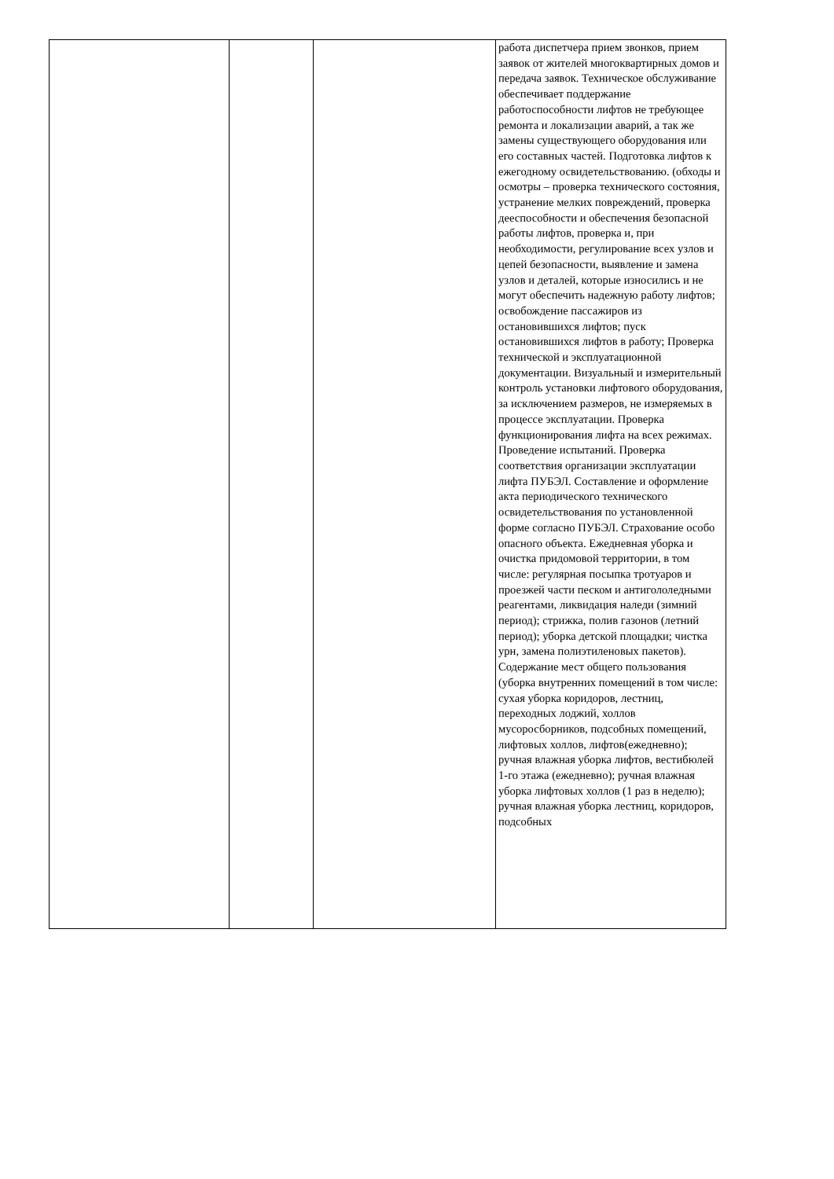| | | | работа диспетчера прием звонков, прием заявок от жителей многоквартирных домов и передача заявок. Техническое обслуживание обеспечивает поддержание работоспособности лифтов не требующее ремонта и локализации аварий, а так же замены существующего оборудования или его составных частей. Подготовка лифтов к ежегодному освидетельствованию. (обходы и осмотры – проверка технического состояния, устранение мелких повреждений, проверка дееспособности и обеспечения безопасной работы лифтов, проверка и, при необходимости, регулирование всех узлов и цепей безопасности, выявление и замена узлов и деталей, которые износились и не могут обеспечить надежную работу лифтов; освобождение пассажиров из остановившихся лифтов; пуск остановившихся лифтов в работу; Проверка технической и эксплуатационной документации. Визуальный и измерительный контроль установки лифтового оборудования, за исключением размеров, не измеряемых в процессе эксплуатации. Проверка функционирования лифта на всех режимах. Проведение испытаний. Проверка соответствия организации эксплуатации лифта ПУБЭЛ. Составление и оформление акта периодического технического освидетельствования по установленной форме согласно ПУБЭЛ. Страхование особо опасного объекта. Ежедневная уборка и очистка придомовой территории, в том числе: регулярная посыпка тротуаров и проезжей части песком и антигололедными реагентами, ликвидация наледи (зимний период); стрижка, полив газонов (летний период); уборка детской площадки; чистка урн, замена полиэтиленовых пакетов). Содержание мест общего пользования (уборка внутренних помещений в том числе: сухая уборка коридоров, лестниц, переходных лоджий, холлов мусоросборников, подсобных помещений, лифтовых холлов, лифтов(ежедневно); ручная влажная уборка лифтов, вестибюлей 1-го этажа (ежедневно); ручная влажная уборка лифтовых холлов (1 раз в неделю); ручная влажная уборка лестниц, коридоров, подсобных |